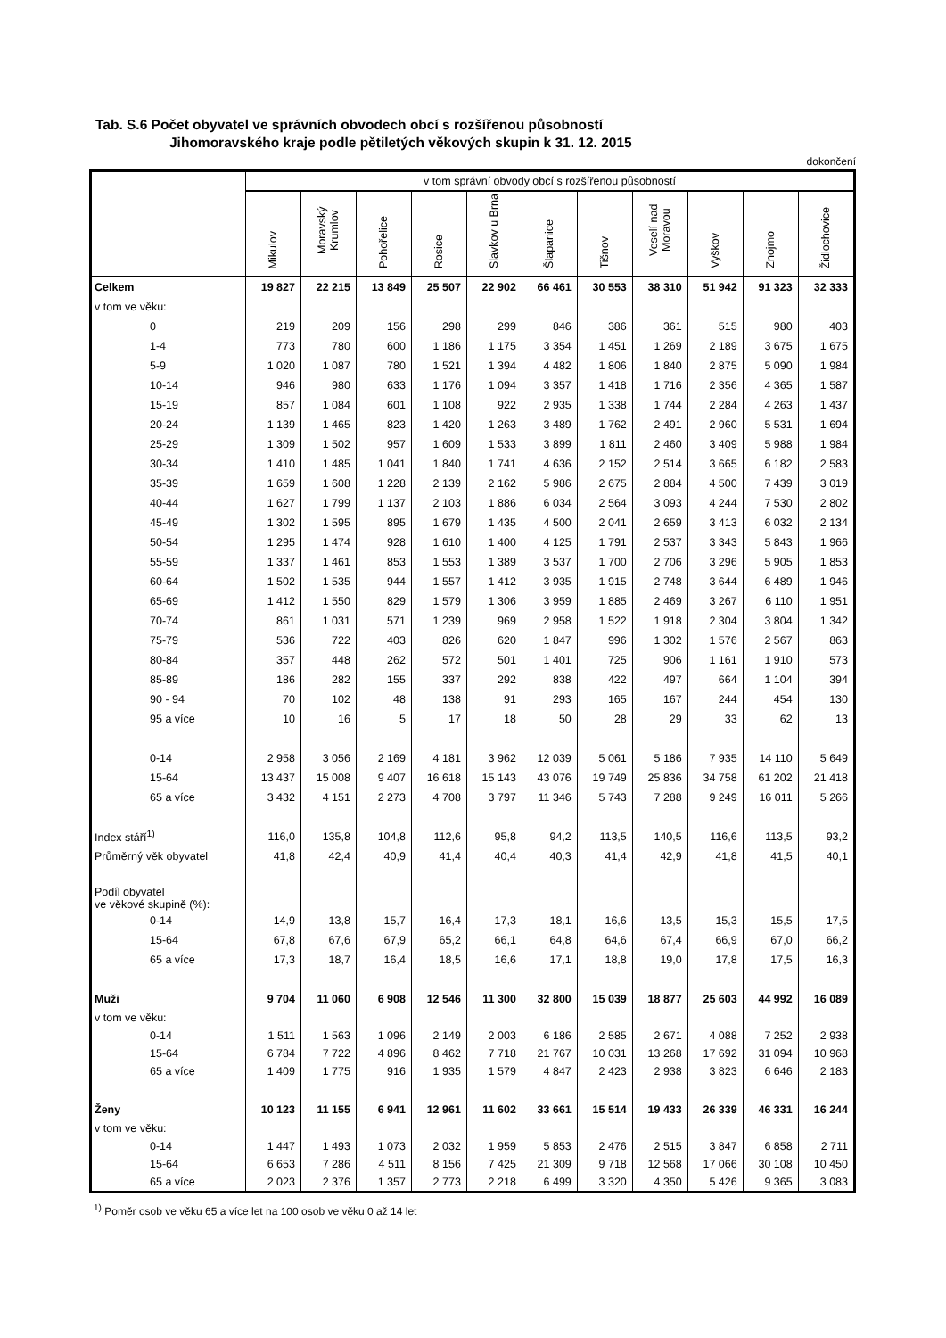Tab. S.6 Počet obyvatel ve správních obvodech obcí s rozšířenou působností
Jihomoravského kraje podle pětiletých věkových skupin k 31. 12. 2015
dokončení
| | v tom správní obvody obcí s rozšířenou působností | | | | | | | | | | |
| --- | --- | --- | --- | --- | --- | --- | --- | --- | --- | --- | --- |
| | Mikulov | Moravský Krumlov | Pohořelice | Rosice | Slavkov u Brna | Šlapanice | Tišnov | Veselí nad Moravou | Vyškov | Znojmo | Židlochovice |
| Celkem | 19 827 | 22 215 | 13 849 | 25 507 | 22 902 | 66 461 | 30 553 | 38 310 | 51 942 | 91 323 | 32 333 |
| v tom ve věku: | | | | | | | | | | | |
| 0 | 219 | 209 | 156 | 298 | 299 | 846 | 386 | 361 | 515 | 980 | 403 |
| 1-4 | 773 | 780 | 600 | 1 186 | 1 175 | 3 354 | 1 451 | 1 269 | 2 189 | 3 675 | 1 675 |
| 5-9 | 1 020 | 1 087 | 780 | 1 521 | 1 394 | 4 482 | 1 806 | 1 840 | 2 875 | 5 090 | 1 984 |
| 10-14 | 946 | 980 | 633 | 1 176 | 1 094 | 3 357 | 1 418 | 1 716 | 2 356 | 4 365 | 1 587 |
| 15-19 | 857 | 1 084 | 601 | 1 108 | 922 | 2 935 | 1 338 | 1 744 | 2 284 | 4 263 | 1 437 |
| 20-24 | 1 139 | 1 465 | 823 | 1 420 | 1 263 | 3 489 | 1 762 | 2 491 | 2 960 | 5 531 | 1 694 |
| 25-29 | 1 309 | 1 502 | 957 | 1 609 | 1 533 | 3 899 | 1 811 | 2 460 | 3 409 | 5 988 | 1 984 |
| 30-34 | 1 410 | 1 485 | 1 041 | 1 840 | 1 741 | 4 636 | 2 152 | 2 514 | 3 665 | 6 182 | 2 583 |
| 35-39 | 1 659 | 1 608 | 1 228 | 2 139 | 2 162 | 5 986 | 2 675 | 2 884 | 4 500 | 7 439 | 3 019 |
| 40-44 | 1 627 | 1 799 | 1 137 | 2 103 | 1 886 | 6 034 | 2 564 | 3 093 | 4 244 | 7 530 | 2 802 |
| 45-49 | 1 302 | 1 595 | 895 | 1 679 | 1 435 | 4 500 | 2 041 | 2 659 | 3 413 | 6 032 | 2 134 |
| 50-54 | 1 295 | 1 474 | 928 | 1 610 | 1 400 | 4 125 | 1 791 | 2 537 | 3 343 | 5 843 | 1 966 |
| 55-59 | 1 337 | 1 461 | 853 | 1 553 | 1 389 | 3 537 | 1 700 | 2 706 | 3 296 | 5 905 | 1 853 |
| 60-64 | 1 502 | 1 535 | 944 | 1 557 | 1 412 | 3 935 | 1 915 | 2 748 | 3 644 | 6 489 | 1 946 |
| 65-69 | 1 412 | 1 550 | 829 | 1 579 | 1 306 | 3 959 | 1 885 | 2 469 | 3 267 | 6 110 | 1 951 |
| 70-74 | 861 | 1 031 | 571 | 1 239 | 969 | 2 958 | 1 522 | 1 918 | 2 304 | 3 804 | 1 342 |
| 75-79 | 536 | 722 | 403 | 826 | 620 | 1 847 | 996 | 1 302 | 1 576 | 2 567 | 863 |
| 80-84 | 357 | 448 | 262 | 572 | 501 | 1 401 | 725 | 906 | 1 161 | 1 910 | 573 |
| 85-89 | 186 | 282 | 155 | 337 | 292 | 838 | 422 | 497 | 664 | 1 104 | 394 |
| 90 - 94 | 70 | 102 | 48 | 138 | 91 | 293 | 165 | 167 | 244 | 454 | 130 |
| 95 a více | 10 | 16 | 5 | 17 | 18 | 50 | 28 | 29 | 33 | 62 | 13 |
| 0-14 | 2 958 | 3 056 | 2 169 | 4 181 | 3 962 | 12 039 | 5 061 | 5 186 | 7 935 | 14 110 | 5 649 |
| 15-64 | 13 437 | 15 008 | 9 407 | 16 618 | 15 143 | 43 076 | 19 749 | 25 836 | 34 758 | 61 202 | 21 418 |
| 65 a více | 3 432 | 4 151 | 2 273 | 4 708 | 3 797 | 11 346 | 5 743 | 7 288 | 9 249 | 16 011 | 5 266 |
| Index stáří<sup>1)</sup> | 116,0 | 135,8 | 104,8 | 112,6 | 95,8 | 94,2 | 113,5 | 140,5 | 116,6 | 113,5 | 93,2 |
| Průměrný věk obyvatel | 41,8 | 42,4 | 40,9 | 41,4 | 40,4 | 40,3 | 41,4 | 42,9 | 41,8 | 41,5 | 40,1 |
| Podíl obyvatel ve věkové skupině (%): | | | | | | | | | | | |
| 0-14 | 14,9 | 13,8 | 15,7 | 16,4 | 17,3 | 18,1 | 16,6 | 13,5 | 15,3 | 15,5 | 17,5 |
| 15-64 | 67,8 | 67,6 | 67,9 | 65,2 | 66,1 | 64,8 | 64,6 | 67,4 | 66,9 | 67,0 | 66,2 |
| 65 a více | 17,3 | 18,7 | 16,4 | 18,5 | 16,6 | 17,1 | 18,8 | 19,0 | 17,8 | 17,5 | 16,3 |
| Muži | 9 704 | 11 060 | 6 908 | 12 546 | 11 300 | 32 800 | 15 039 | 18 877 | 25 603 | 44 992 | 16 089 |
| v tom ve věku: | | | | | | | | | | | |
| 0-14 | 1 511 | 1 563 | 1 096 | 2 149 | 2 003 | 6 186 | 2 585 | 2 671 | 4 088 | 7 252 | 2 938 |
| 15-64 | 6 784 | 7 722 | 4 896 | 8 462 | 7 718 | 21 767 | 10 031 | 13 268 | 17 692 | 31 094 | 10 968 |
| 65 a více | 1 409 | 1 775 | 916 | 1 935 | 1 579 | 4 847 | 2 423 | 2 938 | 3 823 | 6 646 | 2 183 |
| Ženy | 10 123 | 11 155 | 6 941 | 12 961 | 11 602 | 33 661 | 15 514 | 19 433 | 26 339 | 46 331 | 16 244 |
| v tom ve věku: | | | | | | | | | | | |
| 0-14 | 1 447 | 1 493 | 1 073 | 2 032 | 1 959 | 5 853 | 2 476 | 2 515 | 3 847 | 6 858 | 2 711 |
| 15-64 | 6 653 | 7 286 | 4 511 | 8 156 | 7 425 | 21 309 | 9 718 | 12 568 | 17 066 | 30 108 | 10 450 |
| 65 a více | 2 023 | 2 376 | 1 357 | 2 773 | 2 218 | 6 499 | 3 320 | 4 350 | 5 426 | 9 365 | 3 083 |
<sup>1)</sup> Poměr osob ve věku 65 a více let na 100 osob ve věku 0 až 14 let